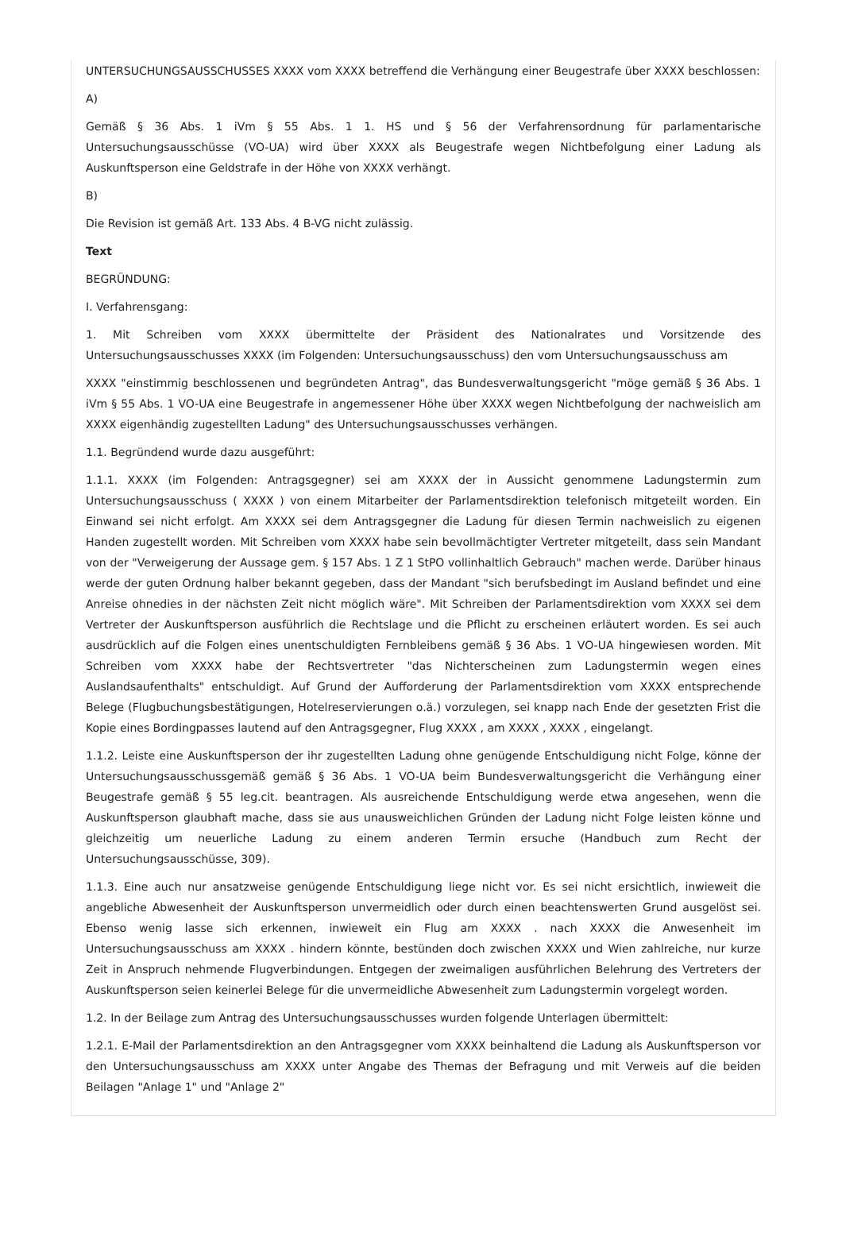UNTERSUCHUNGSAUSSCHUSSES XXXX vom XXXX betreffend die Verhängung einer Beugestrafe über XXXX beschlossen:
A)
Gemäß § 36 Abs. 1 iVm § 55 Abs. 1 1. HS und § 56 der Verfahrensordnung für parlamentarische Untersuchungsausschüsse (VO-UA) wird über XXXX als Beugestrafe wegen Nichtbefolgung einer Ladung als Auskunftsperson eine Geldstrafe in der Höhe von XXXX verhängt.
B)
Die Revision ist gemäß Art. 133 Abs. 4 B-VG nicht zulässig.
Text
BEGRÜNDUNG:
I. Verfahrensgang:
1. Mit Schreiben vom XXXX übermittelte der Präsident des Nationalrates und Vorsitzende des Untersuchungsausschusses XXXX (im Folgenden: Untersuchungsausschuss) den vom Untersuchungsausschuss am
XXXX "einstimmig beschlossenen und begründeten Antrag", das Bundesverwaltungsgericht "möge gemäß § 36 Abs. 1 iVm § 55 Abs. 1 VO-UA eine Beugestrafe in angemessener Höhe über XXXX wegen Nichtbefolgung der nachweislich am XXXX eigenhändig zugestellten Ladung" des Untersuchungsausschusses verhängen.
1.1. Begründend wurde dazu ausgeführt:
1.1.1. XXXX (im Folgenden: Antragsgegner) sei am XXXX der in Aussicht genommene Ladungstermin zum Untersuchungsausschuss ( XXXX ) von einem Mitarbeiter der Parlamentsdirektion telefonisch mitgeteilt worden. Ein Einwand sei nicht erfolgt. Am XXXX sei dem Antragsgegner die Ladung für diesen Termin nachweislich zu eigenen Handen zugestellt worden. Mit Schreiben vom XXXX habe sein bevollmächtigter Vertreter mitgeteilt, dass sein Mandant von der "Verweigerung der Aussage gem. § 157 Abs. 1 Z 1 StPO vollinhaltlich Gebrauch" machen werde. Darüber hinaus werde der guten Ordnung halber bekannt gegeben, dass der Mandant "sich berufsbedingt im Ausland befindet und eine Anreise ohnedies in der nächsten Zeit nicht möglich wäre". Mit Schreiben der Parlamentsdirektion vom XXXX sei dem Vertreter der Auskunftsperson ausführlich die Rechtslage und die Pflicht zu erscheinen erläutert worden. Es sei auch ausdrücklich auf die Folgen eines unentschuldigten Fernbleibens gemäß § 36 Abs. 1 VO-UA hingewiesen worden. Mit Schreiben vom XXXX habe der Rechtsvertreter "das Nichterscheinen zum Ladungstermin wegen eines Auslandsaufenthalts" entschuldigt. Auf Grund der Aufforderung der Parlamentsdirektion vom XXXX entsprechende Belege (Flugbuchungsbestätigungen, Hotelreservierungen o.ä.) vorzulegen, sei knapp nach Ende der gesetzten Frist die Kopie eines Bordingpasses lautend auf den Antragsgegner, Flug XXXX , am XXXX , XXXX , eingelangt.
1.1.2. Leiste eine Auskunftsperson der ihr zugestellten Ladung ohne genügende Entschuldigung nicht Folge, könne der Untersuchungsausschussgemäß gemäß § 36 Abs. 1 VO-UA beim Bundesverwaltungsgericht die Verhängung einer Beugestrafe gemäß § 55 leg.cit. beantragen. Als ausreichende Entschuldigung werde etwa angesehen, wenn die Auskunftsperson glaubhaft mache, dass sie aus unausweichlichen Gründen der Ladung nicht Folge leisten könne und gleichzeitig um neuerliche Ladung zu einem anderen Termin ersuche (Handbuch zum Recht der Untersuchungsausschüsse, 309).
1.1.3. Eine auch nur ansatzweise genügende Entschuldigung liege nicht vor. Es sei nicht ersichtlich, inwieweit die angebliche Abwesenheit der Auskunftsperson unvermeidlich oder durch einen beachtenswerten Grund ausgelöst sei. Ebenso wenig lasse sich erkennen, inwieweit ein Flug am XXXX . nach XXXX die Anwesenheit im Untersuchungsausschuss am XXXX . hindern könnte, bestünden doch zwischen XXXX und Wien zahlreiche, nur kurze Zeit in Anspruch nehmende Flugverbindungen. Entgegen der zweimaligen ausführlichen Belehrung des Vertreters der Auskunftsperson seien keinerlei Belege für die unvermeidliche Abwesenheit zum Ladungstermin vorgelegt worden.
1.2. In der Beilage zum Antrag des Untersuchungsausschusses wurden folgende Unterlagen übermittelt:
1.2.1. E-Mail der Parlamentsdirektion an den Antragsgegner vom XXXX beinhaltend die Ladung als Auskunftsperson vor den Untersuchungsausschuss am XXXX unter Angabe des Themas der Befragung und mit Verweis auf die beiden Beilagen "Anlage 1" und "Anlage 2"